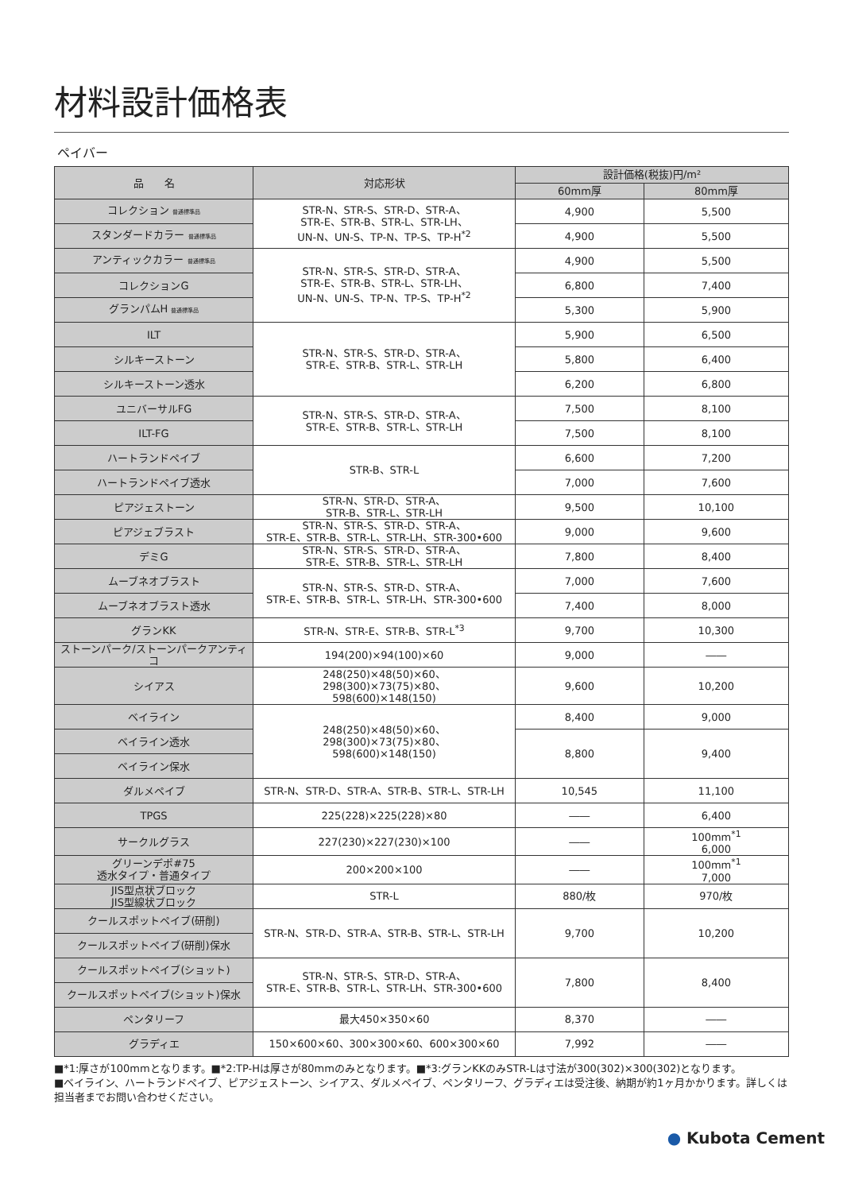材料設計価格表
ペイバー
| 品 名 | 対応形状 | 設計価格(税抜)円/m² | |
| --- | --- | --- | --- |
| | | 60mm厚 | 80mm厚 |
| コレクション 普通標準品 | STR-N、STR-S、STR-D、STR-A、 STR-E、STR-B、STR-L、STR-LH、 UN-N、UN-S、TP-N、TP-S、TP-H<sup>*2</sup> | 4,900 | 5,500 |
| スタンダードカラー 普通標準品 | | 4,900 | 5,500 |
| アンティックカラー 普通標準品 | STR-N、STR-S、STR-D、STR-A、 STR-E、STR-B、STR-L、STR-LH、 UN-N、UN-S、TP-N、TP-S、TP-H<sup>*2</sup> | 4,900 | 5,500 |
| コレクションG | | 6,800 | 7,400 |
| グランパムH 普通標準品 | | 5,300 | 5,900 |
| ILT | STR-N、STR-S、STR-D、STR-A、 STR-E、STR-B、STR-L、STR-LH | 5,900 | 6,500 |
| シルキーストーン | | 5,800 | 6,400 |
| シルキーストーン透水 | | 6,200 | 6,800 |
| ユニバーサルFG | STR-N、STR-S、STR-D、STR-A、 STR-E、STR-B、STR-L、STR-LH | 7,500 | 8,100 |
| ILT-FG | | 7,500 | 8,100 |
| ハートランドペイブ | STR-B、STR-L | 6,600 | 7,200 |
| ハートランドペイブ透水 | | 7,000 | 7,600 |
| ピアジェストーン | STR-N、STR-D、STR-A、 STR-B、STR-L、STR-LH | 9,500 | 10,100 |
| ピアジェブラスト | STR-N、STR-S、STR-D、STR-A、 STR-E、STR-B、STR-L、STR-LH、STR-300•600 | 9,000 | 9,600 |
| デミG | STR-N、STR-S、STR-D、STR-A、 STR-E、STR-B、STR-L、STR-LH | 7,800 | 8,400 |
| ムーブネオブラスト | STR-N、STR-S、STR-D、STR-A、 STR-E、STR-B、STR-L、STR-LH、STR-300•600 | 7,000 | 7,600 |
| ムーブネオブラスト透水 | | 7,400 | 8,000 |
| グランKK | STR-N、STR-E、STR-B、STR-L<sup>*3</sup> | 9,700 | 10,300 |
| ストーンパーク/ストーンパークアンティコ | 194(200)×94(100)×60 | 9,000 | ―― |
| シイアス | 248(250)×48(50)×60、 298(300)×73(75)×80、 598(600)×148(150) | 9,600 | 10,200 |
| ベイライン | 248(250)×48(50)×60、 298(300)×73(75)×80、 598(600)×148(150) | 8,400 | 9,000 |
| ベイライン透水 | | 8,800 | 9,400 |
| ベイライン保水 | | | |
| ダルメペイブ | STR-N、STR-D、STR-A、STR-B、STR-L、STR-LH | 10,545 | 11,100 |
| TPGS | 225(228)×225(228)×80 | ―― | 6,400 |
| サークルグラス | 227(230)×227(230)×100 | ―― | 100mm<sup>*1</sup> 6,000 |
| グリーンデポ#75 透水タイプ・普通タイプ | 200×200×100 | ―― | 100mm<sup>*1</sup> 7,000 |
| JIS型点状ブロック JIS型線状ブロック | STR-L | 880/枚 | 970/枚 |
| クールスポットペイブ(研削) | STR-N、STR-D、STR-A、STR-B、STR-L、STR-LH | 9,700 | 10,200 |
| クールスポットペイブ(研削)保水 | | | |
| クールスポットペイブ(ショット) | STR-N、STR-S、STR-D、STR-A、 STR-E、STR-B、STR-L、STR-LH、STR-300•600 | 7,800 | 8,400 |
| クールスポットペイブ(ショット)保水 | | | |
| ペンタリーフ | 最大450×350×60 | 8,370 | ―― |
| グラディエ | 150×600×60、300×300×60、600×300×60 | 7,992 | ―― |
■*1:厚さが100mmとなります。■*2:TP-Hは厚さが80mmのみとなります。■*3:グランKKのみSTR-Lは寸法が300(302)×300(302)となります。
■ベイライン、ハートランドペイブ、ピアジェストーン、シイアス、ダルメペイブ、ペンタリーフ、グラディエは受注後、納期が約1ヶ月かかります。詳しくは担当者までお問い合わせください。
● Kubota Cement